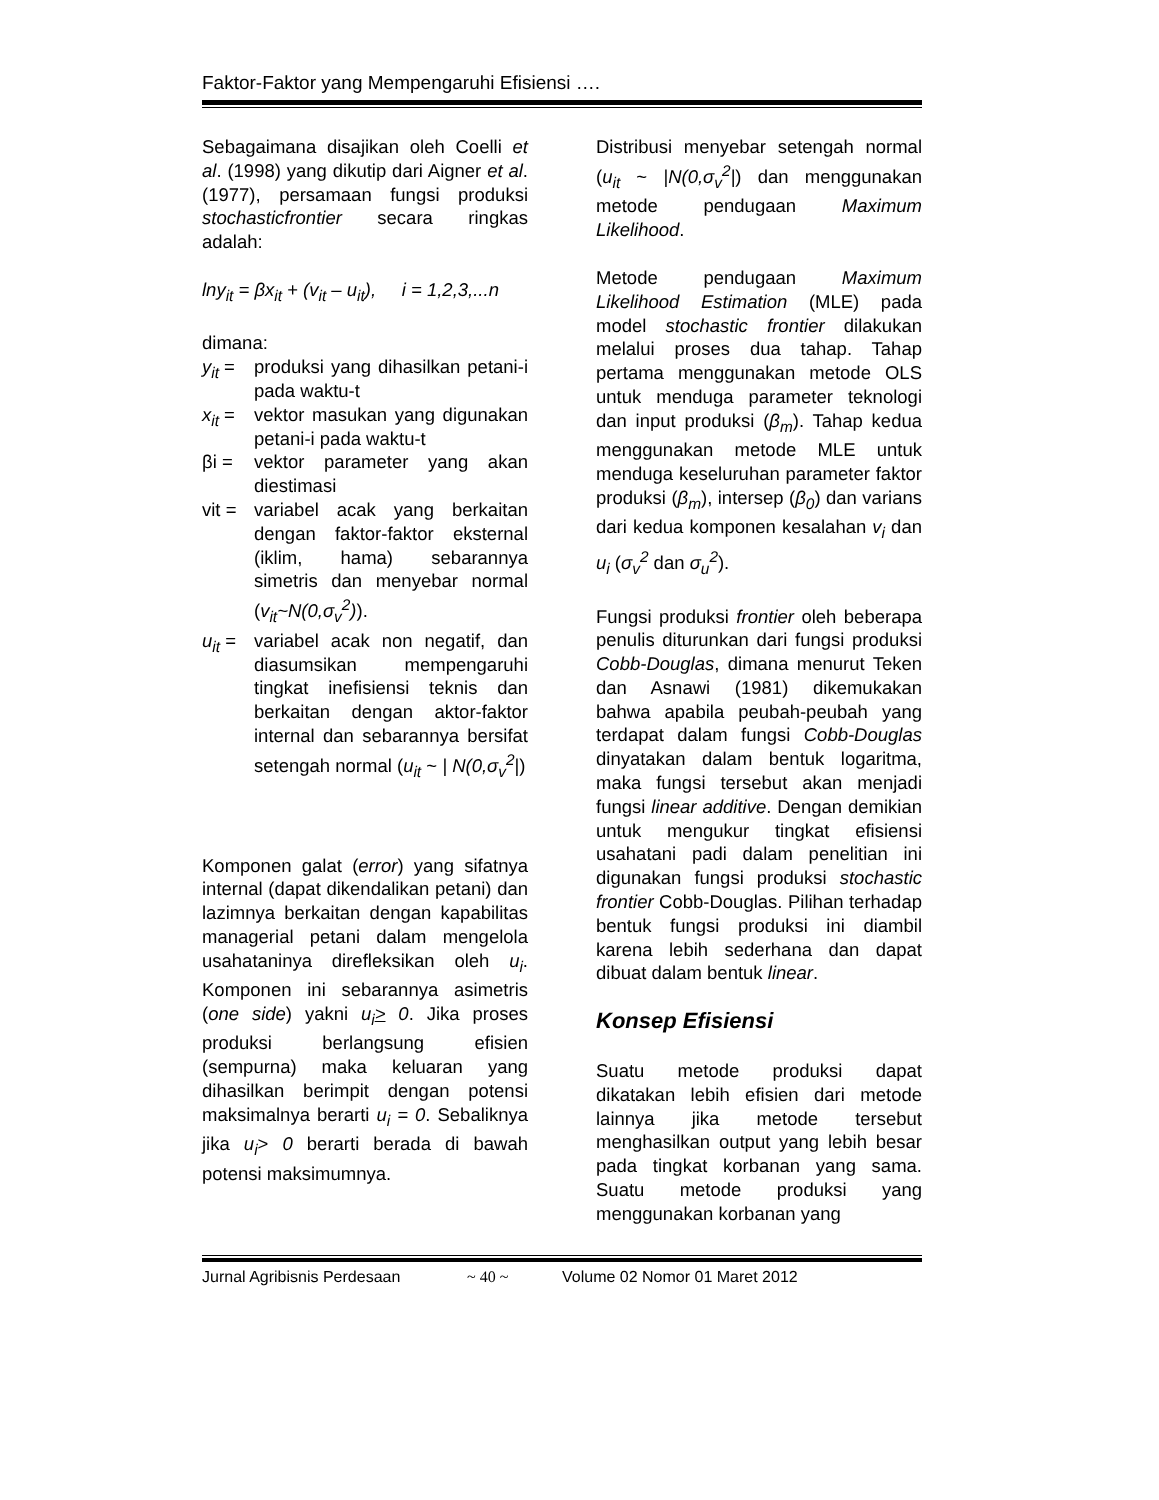Faktor-Faktor yang Mempengaruhi Efisiensi ….
Sebagaimana disajikan oleh Coelli et al. (1998) yang dikutip dari Aigner et al. (1977), persamaan fungsi produksi stochasticfrontier secara ringkas adalah:
lny<sub>it</sub> = βx<sub>it</sub> + (v<sub>it</sub> – u<sub>it</sub>), i = 1,2,3,...n
dimana:
y<sub>it</sub> = produksi yang dihasilkan petani-i pada waktu-t
x<sub>it</sub> = vektor masukan yang digunakan petani-i pada waktu-t
βi = vektor parameter yang akan diestimasi
vit = variabel acak yang berkaitan dengan faktor-faktor eksternal (iklim, hama) sebarannya simetris dan menyebar normal (v<sub>it</sub>~N(0,σ<sub>v</sub><sup>2</sup>)).
u<sub>it</sub> = variabel acak non negatif, dan diasumsikan mempengaruhi tingkat inefisiensi teknis dan berkaitan dengan aktor-faktor internal dan sebarannya bersifat setengah normal (u<sub>it</sub> ~ | N(0,σ<sub>v</sub><sup>2</sup>|)
Komponen galat (error) yang sifatnya internal (dapat dikendalikan petani) dan lazimnya berkaitan dengan kapabilitas managerial petani dalam mengelola usahataninya direfleksikan oleh u<sub>i</sub>. Komponen ini sebarannya asimetris (one side) yakni u<sub>i</sub>> 0. Jika proses produksi berlangsung efisien (sempurna) maka keluaran yang dihasilkan berimpit dengan potensi maksimalnya berarti u<sub>i</sub> = 0. Sebaliknya jika u<sub>i</sub>> 0 berarti berada di bawah potensi maksimumnya.
Distribusi menyebar setengah normal (u<sub>it</sub> ~ |N(0,σ<sub>v</sub><sup>2</sup>|) dan menggunakan metode pendugaan Maximum Likelihood.
Metode pendugaan Maximum Likelihood Estimation (MLE) pada model stochastic frontier dilakukan melalui proses dua tahap. Tahap pertama menggunakan metode OLS untuk menduga parameter teknologi dan input produksi (β<sub>m</sub>). Tahap kedua menggunakan metode MLE untuk menduga keseluruhan parameter faktor produksi (β<sub>m</sub>), intersep (β<sub>0</sub>) dan varians dari kedua komponen kesalahan v<sub>i</sub> dan u<sub>i</sub> (σ<sub>v</sub><sup>2</sup> dan σ<sub>u</sub><sup>2</sup>).
Fungsi produksi frontier oleh beberapa penulis diturunkan dari fungsi produksi Cobb-Douglas, dimana menurut Teken dan Asnawi (1981) dikemukakan bahwa apabila peubah-peubah yang terdapat dalam fungsi Cobb-Douglas dinyatakan dalam bentuk logaritma, maka fungsi tersebut akan menjadi fungsi linear additive. Dengan demikian untuk mengukur tingkat efisiensi usahatani padi dalam penelitian ini digunakan fungsi produksi stochastic frontier Cobb-Douglas. Pilihan terhadap bentuk fungsi produksi ini diambil karena lebih sederhana dan dapat dibuat dalam bentuk linear.
Konsep Efisiensi
Suatu metode produksi dapat dikatakan lebih efisien dari metode lainnya jika metode tersebut menghasilkan output yang lebih besar pada tingkat korbanan yang sama. Suatu metode produksi yang menggunakan korbanan yang
Jurnal Agribisnis Perdesaan ~ 40 ~ Volume 02 Nomor 01 Maret 2012